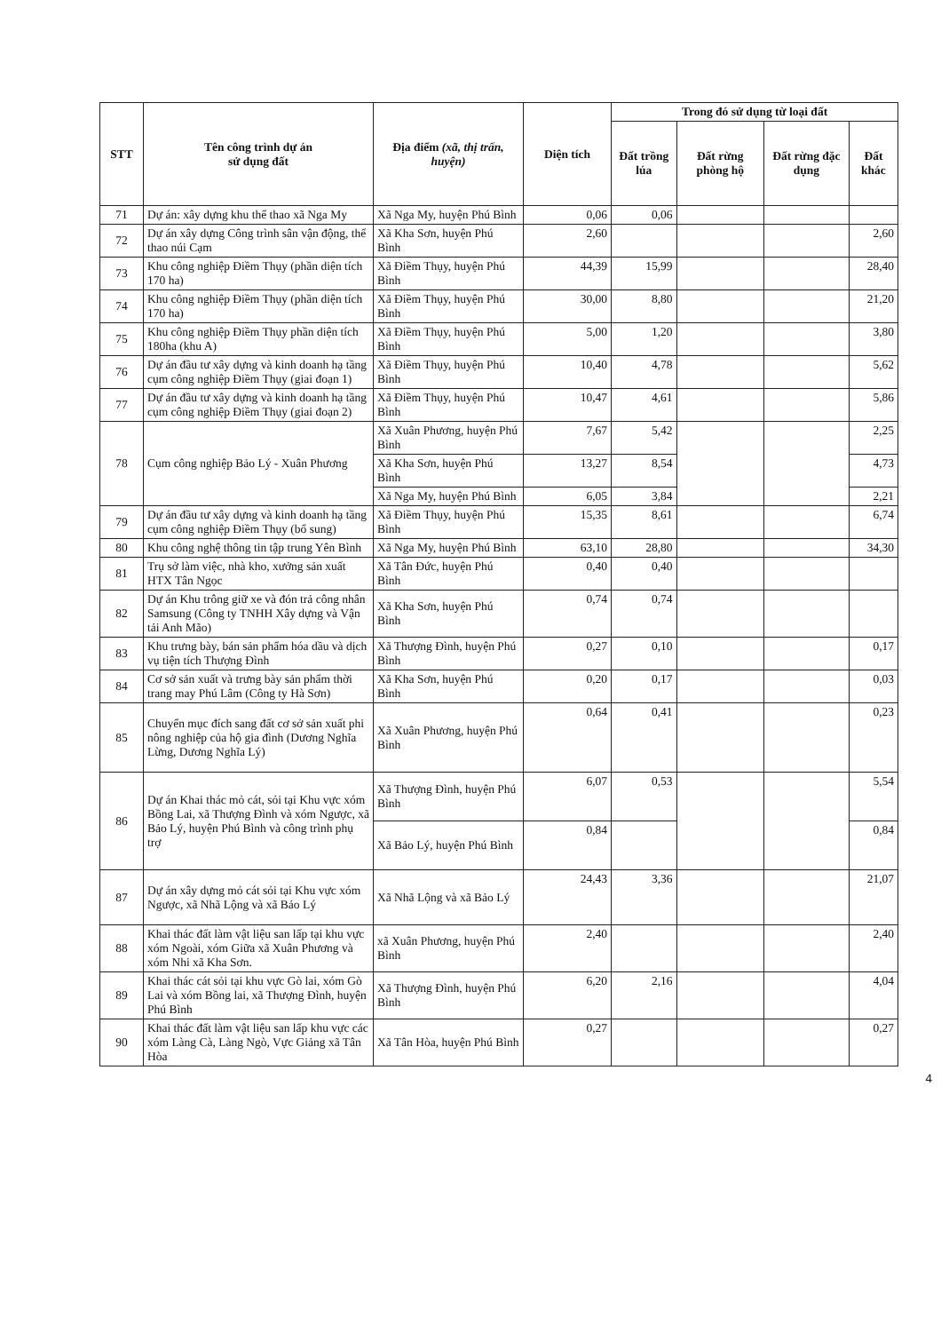| STT | Tên công trình dự án sử dụng đất | Địa điểm (xã, thị trấn, huyện) | Diện tích | Trong đó sử dụng từ loại đất | | | |
| --- | --- | --- | --- | --- | --- | --- | --- |
| | | | | Đất trồng lúa | Đất rừng phòng hộ | Đất rừng đặc dụng | Đất khác |
| 71 | Dự án: xây dựng khu thể thao xã Nga My | Xã Nga My, huyện Phú Bình | 0,06 | 0,06 | | | |
| 72 | Dự án xây dựng Công trình sân vận động, thể thao núi Cạm | Xã Kha Sơn, huyện Phú Bình | 2,60 | | | | 2,60 |
| 73 | Khu công nghiệp Điềm Thụy (phần diện tích 170 ha) | Xã Điềm Thụy, huyện Phú Bình | 44,39 | 15,99 | | | 28,40 |
| 74 | Khu công nghiệp Điềm Thụy (phần diện tích 170 ha) | Xã Điềm Thụy, huyện Phú Bình | 30,00 | 8,80 | | | 21,20 |
| 75 | Khu công nghiệp Điềm Thụy phần diện tích 180ha (khu A) | Xã Điềm Thụy, huyện Phú Bình | 5,00 | 1,20 | | | 3,80 |
| 76 | Dự án đầu tư xây dựng và kinh doanh hạ tầng cụm công nghiệp Điềm Thụy (giai đoạn 1) | Xã Điềm Thụy, huyện Phú Bình | 10,40 | 4,78 | | | 5,62 |
| 77 | Dự án đầu tư xây dựng và kinh doanh hạ tầng cụm công nghiệp Điềm Thụy (giai đoạn 2) | Xã Điềm Thụy, huyện Phú Bình | 10,47 | 4,61 | | | 5,86 |
| 78 | Cụm công nghiệp Bảo Lý - Xuân Phương | Xã Xuân Phương, huyện Phú Bình | 7,67 | 5,42 | | | 2,25 |
| | | Xã Kha Sơn, huyện Phú Bình | 13,27 | 8,54 | | | 4,73 |
| | | Xã Nga My, huyện Phú Bình | 6,05 | 3,84 | | | 2,21 |
| 79 | Dự án đầu tư xây dựng và kinh doanh hạ tầng cụm công nghiệp Điềm Thụy (bổ sung) | Xã Điềm Thụy, huyện Phú Bình | 15,35 | 8,61 | | | 6,74 |
| 80 | Khu công nghệ thông tin tập trung Yên Bình | Xã Nga My, huyện Phú Bình | 63,10 | 28,80 | | | 34,30 |
| 81 | Trụ sở làm việc, nhà kho, xưởng sản xuất HTX Tân Ngọc | Xã Tân Đức, huyện Phú Bình | 0,40 | 0,40 | | | |
| 82 | Dự án Khu trông giữ xe và đón trả công nhân Samsung (Công ty TNHH Xây dựng và Vận tải Anh Mão) | Xã Kha Sơn, huyện Phú Bình | 0,74 | 0,74 | | | |
| 83 | Khu trưng bày, bán sản phẩm hóa dầu và dịch vụ tiện tích Thượng Đình | Xã Thượng Đình, huyện Phú Bình | 0,27 | 0,10 | | | 0,17 |
| 84 | Cơ sở sản xuất và trưng bày sản phẩm thời trang may Phú Lâm (Công ty Hà Sơn) | Xã Kha Sơn, huyện Phú Bình | 0,20 | 0,17 | | | 0,03 |
| 85 | Chuyển mục đích sang đất cơ sở sản xuất phi nông nghiệp của hộ gia đình (Dương Nghĩa Lừng, Dương Nghĩa Lý) | Xã Xuân Phương, huyện Phú Bình | 0,64 | 0,41 | | | 0,23 |
| 86 | Dự án Khai thác mỏ cát, sỏi tại Khu vực xóm Bồng Lai, xã Thượng Đình và xóm Ngược, xã Bảo Lý, huyện Phú Bình và công trình phụ trợ | Xã Thượng Đình, huyện Phú Bình | 6,07 | 0,53 | | | 5,54 |
| | | Xã Bảo Lý, huyện Phú Bình | 0,84 | | | | 0,84 |
| 87 | Dự án xây dựng mỏ cát sỏi tại Khu vực xóm Ngược, xã Nhã Lộng và xã Bảo Lý | Xã Nhã Lộng và xã Bảo Lý | 24,43 | 3,36 | | | 21,07 |
| 88 | Khai thác đất làm vật liệu san lấp tại khu vực xóm Ngoài, xóm Giữa xã Xuân Phương và xóm Nhi xã Kha Sơn. | xã Xuân Phương, huyện Phú Bình | 2,40 | | | | 2,40 |
| 89 | Khai thác cát sỏi tại khu vực Gò lai, xóm Gò Lai và xóm Bồng lai, xã Thượng Đình, huyện Phú Bình | Xã Thượng Đình, huyện Phú Bình | 6,20 | 2,16 | | | 4,04 |
| 90 | Khai thác đất làm vật liệu san lấp khu vực các xóm Làng Cà, Làng Ngò, Vực Giảng xã Tân Hòa | Xã Tân Hòa, huyện Phú Bình | 0,27 | | | | 0,27 |
4